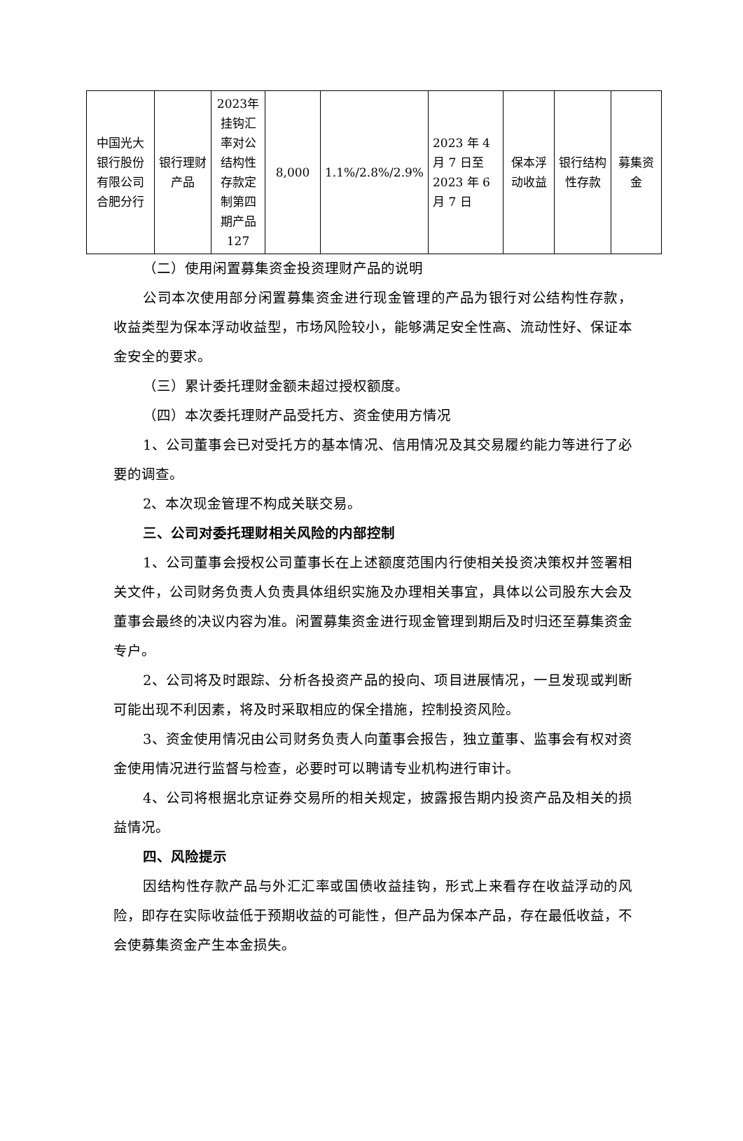| 中国光大银行股份有限公司合肥分行 | 银行理财产品 | 2023年挂钩汇率对公结构性存款定制第四期产品127 | 8,000 | 1.1%/2.8%/2.9% | 2023 年 4 月 7 日至 2023 年 6 月 7 日 | 保本浮动收益 | 银行结构性存款 | 募集资金 |
（二）使用闲置募集资金投资理财产品的说明
公司本次使用部分闲置募集资金进行现金管理的产品为银行对公结构性存款，收益类型为保本浮动收益型，市场风险较小，能够满足安全性高、流动性好、保证本金安全的要求。
（三）累计委托理财金额未超过授权额度。
（四）本次委托理财产品受托方、资金使用方情况
1、公司董事会已对受托方的基本情况、信用情况及其交易履约能力等进行了必要的调查。
2、本次现金管理不构成关联交易。
三、公司对委托理财相关风险的内部控制
1、公司董事会授权公司董事长在上述额度范围内行使相关投资决策权并签署相关文件，公司财务负责人负责具体组织实施及办理相关事宜，具体以公司股东大会及董事会最终的决议内容为准。闲置募集资金进行现金管理到期后及时归还至募集资金专户。
2、公司将及时跟踪、分析各投资产品的投向、项目进展情况，一旦发现或判断可能出现不利因素，将及时采取相应的保全措施，控制投资风险。
3、资金使用情况由公司财务负责人向董事会报告，独立董事、监事会有权对资金使用情况进行监督与检查，必要时可以聘请专业机构进行审计。
4、公司将根据北京证券交易所的相关规定，披露报告期内投资产品及相关的损益情况。
四、风险提示
因结构性存款产品与外汇汇率或国债收益挂钩，形式上来看存在收益浮动的风险，即存在实际收益低于预期收益的可能性，但产品为保本产品，存在最低收益，不会使募集资金产生本金损失。